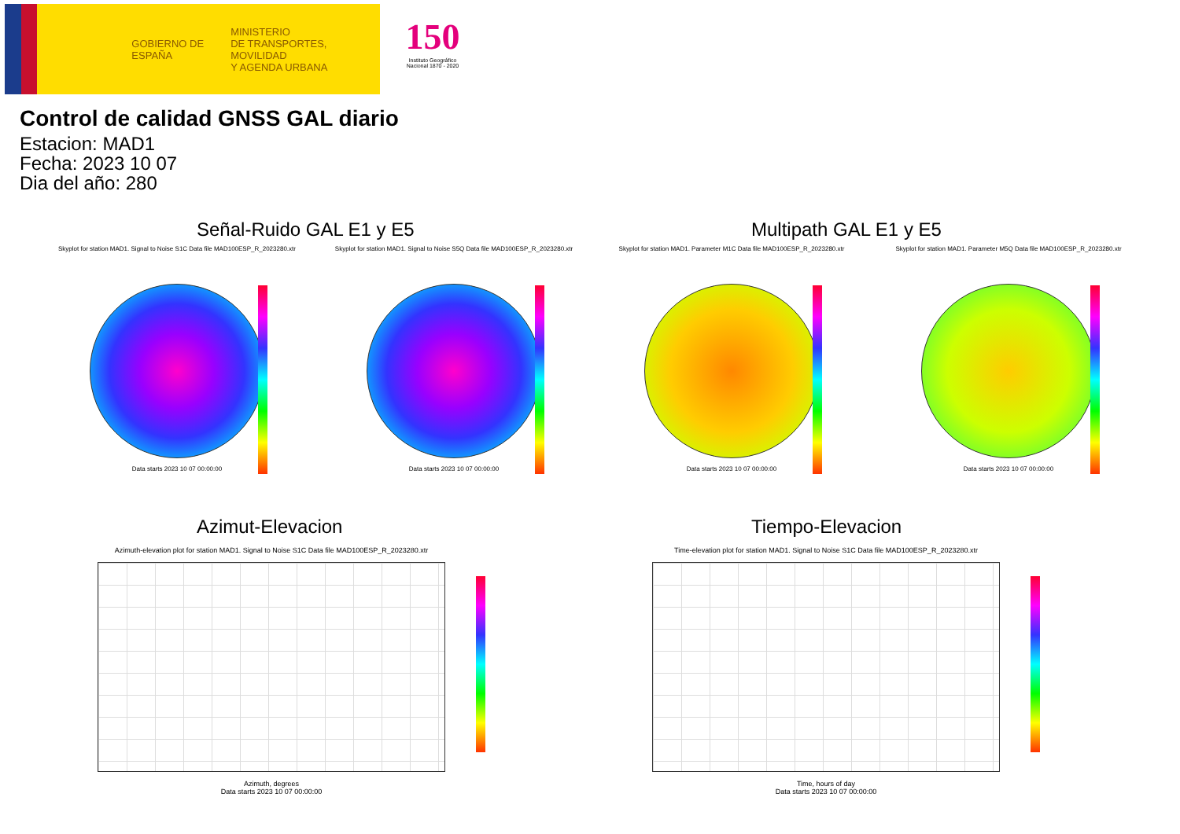GOBIERNO DE ESPAÑA
MINISTERIO
DE TRANSPORTES, MOVILIDAD
Y AGENDA URBANA
150
Instituto Geográfico Nacional 1870 - 2020
Control de calidad GNSS GAL diario
Estacion: MAD1
Fecha: 2023 10 07
Dia del año: 280
Señal-Ruido GAL E1 y E5 Multipath GAL E1 y E5
Skyplot for station MAD1. Signal to Noise S1C Data file MAD100ESP_R_2023280.xtr
Data starts 2023 10 07 00:00:00
Skyplot for station MAD1. Signal to Noise S5Q Data file MAD100ESP_R_2023280.xtr
Data starts 2023 10 07 00:00:00
Skyplot for station MAD1. Parameter M1C Data file MAD100ESP_R_2023280.xtr
Data starts 2023 10 07 00:00:00
Skyplot for station MAD1. Parameter M5Q Data file MAD100ESP_R_2023280.xtr
Data starts 2023 10 07 00:00:00
Azimut-Elevacion Tiempo-Elevacion
Azimuth-elevation plot for station MAD1. Signal to Noise S1C Data file MAD100ESP_R_2023280.xtr
Azimuth, degrees
Data starts 2023 10 07 00:00:00
Time-elevation plot for station MAD1. Signal to Noise S1C Data file MAD100ESP_R_2023280.xtr
Time, hours of day
Data starts 2023 10 07 00:00:00